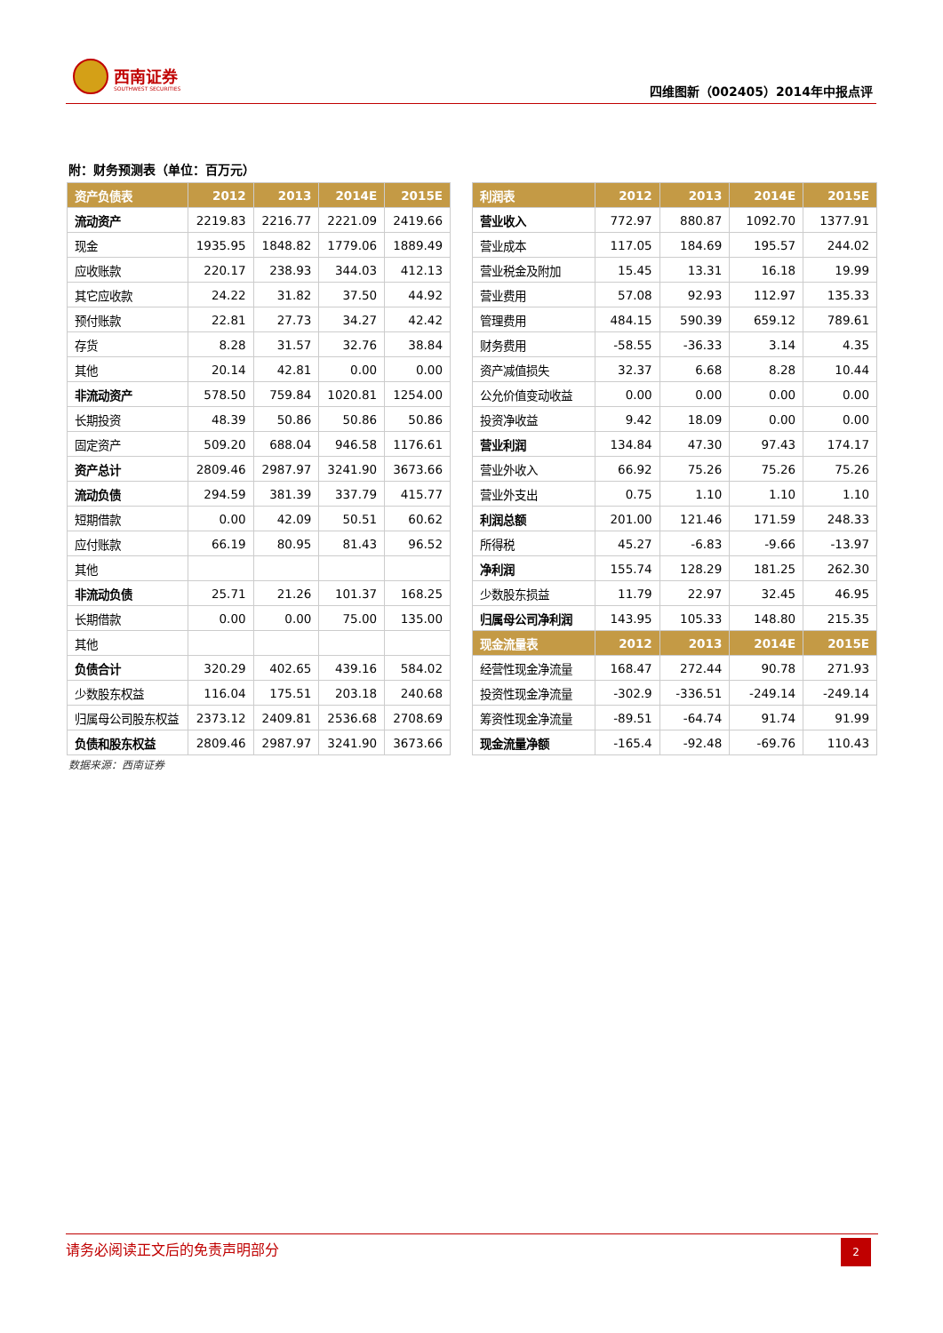西南证券
SOUTHWEST SECURITIES 四维图新（002405）2014年中报点评
附：财务预测表（单位：百万元）
| 资产负债表 | 2012 | 2013 | 2014E | 2015E |
| --- | --- | --- | --- | --- |
| 流动资产 | 2219.83 | 2216.77 | 2221.09 | 2419.66 |
| 现金 | 1935.95 | 1848.82 | 1779.06 | 1889.49 |
| 应收账款 | 220.17 | 238.93 | 344.03 | 412.13 |
| 其它应收款 | 24.22 | 31.82 | 37.50 | 44.92 |
| 预付账款 | 22.81 | 27.73 | 34.27 | 42.42 |
| 存货 | 8.28 | 31.57 | 32.76 | 38.84 |
| 其他 | 20.14 | 42.81 | 0.00 | 0.00 |
| 非流动资产 | 578.50 | 759.84 | 1020.81 | 1254.00 |
| 长期投资 | 48.39 | 50.86 | 50.86 | 50.86 |
| 固定资产 | 509.20 | 688.04 | 946.58 | 1176.61 |
| 资产总计 | 2809.46 | 2987.97 | 3241.90 | 3673.66 |
| 流动负债 | 294.59 | 381.39 | 337.79 | 415.77 |
| 短期借款 | 0.00 | 42.09 | 50.51 | 60.62 |
| 应付账款 | 66.19 | 80.95 | 81.43 | 96.52 |
| 其他 | | | | |
| 非流动负债 | 25.71 | 21.26 | 101.37 | 168.25 |
| 长期借款 | 0.00 | 0.00 | 75.00 | 135.00 |
| 其他 | | | | |
| 负债合计 | 320.29 | 402.65 | 439.16 | 584.02 |
| 少数股东权益 | 116.04 | 175.51 | 203.18 | 240.68 |
| 归属母公司股东权益 | 2373.12 | 2409.81 | 2536.68 | 2708.69 |
| 负债和股东权益 | 2809.46 | 2987.97 | 3241.90 | 3673.66 |
| 利润表 | 2012 | 2013 | 2014E | 2015E |
| --- | --- | --- | --- | --- |
| 营业收入 | 772.97 | 880.87 | 1092.70 | 1377.91 |
| 营业成本 | 117.05 | 184.69 | 195.57 | 244.02 |
| 营业税金及附加 | 15.45 | 13.31 | 16.18 | 19.99 |
| 营业费用 | 57.08 | 92.93 | 112.97 | 135.33 |
| 管理费用 | 484.15 | 590.39 | 659.12 | 789.61 |
| 财务费用 | -58.55 | -36.33 | 3.14 | 4.35 |
| 资产减值损失 | 32.37 | 6.68 | 8.28 | 10.44 |
| 公允价值变动收益 | 0.00 | 0.00 | 0.00 | 0.00 |
| 投资净收益 | 9.42 | 18.09 | 0.00 | 0.00 |
| 营业利润 | 134.84 | 47.30 | 97.43 | 174.17 |
| 营业外收入 | 66.92 | 75.26 | 75.26 | 75.26 |
| 营业外支出 | 0.75 | 1.10 | 1.10 | 1.10 |
| 利润总额 | 201.00 | 121.46 | 171.59 | 248.33 |
| 所得税 | 45.27 | -6.83 | -9.66 | -13.97 |
| 净利润 | 155.74 | 128.29 | 181.25 | 262.30 |
| 少数股东损益 | 11.79 | 22.97 | 32.45 | 46.95 |
| 归属母公司净利润 | 143.95 | 105.33 | 148.80 | 215.35 |
| 现金流量表 | 2012 | 2013 | 2014E | 2015E |
| 经营性现金净流量 | 168.47 | 272.44 | 90.78 | 271.93 |
| 投资性现金净流量 | -302.9 | -336.51 | -249.14 | -249.14 |
| 筹资性现金净流量 | -89.51 | -64.74 | 91.74 | 91.99 |
| 现金流量净额 | -165.4 | -92.48 | -69.76 | 110.43 |
数据来源：西南证券
请务必阅读正文后的免责声明部分
2